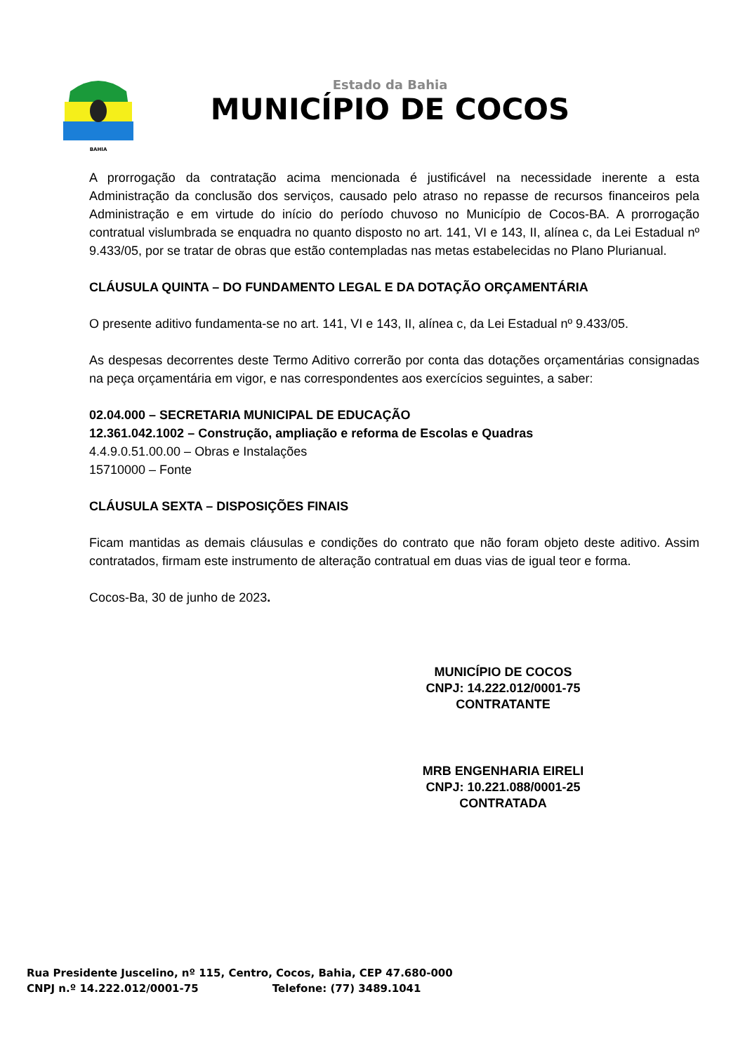BAHIA
Estado da Bahia
MUNICÍPIO DE COCOS
A prorrogação da contratação acima mencionada é justificável na necessidade inerente a esta Administração da conclusão dos serviços, causado pelo atraso no repasse de recursos financeiros pela Administração e em virtude do início do período chuvoso no Município de Cocos-BA. A prorrogação contratual vislumbrada se enquadra no quanto disposto no art. 141, VI e 143, II, alínea c, da Lei Estadual nº 9.433/05, por se tratar de obras que estão contempladas nas metas estabelecidas no Plano Plurianual.
CLÁUSULA QUINTA – DO FUNDAMENTO LEGAL E DA DOTAÇÃO ORÇAMENTÁRIA
O presente aditivo fundamenta-se no art. 141, VI e 143, II, alínea c, da Lei Estadual nº 9.433/05.
As despesas decorrentes deste Termo Aditivo correrão por conta das dotações orçamentárias consignadas na peça orçamentária em vigor, e nas correspondentes aos exercícios seguintes, a saber:
02.04.000 – SECRETARIA MUNICIPAL DE EDUCAÇÃO
12.361.042.1002 – Construção, ampliação e reforma de Escolas e Quadras
4.4.9.0.51.00.00 – Obras e Instalações
15710000 – Fonte
CLÁUSULA SEXTA – DISPOSIÇÕES FINAIS
Ficam mantidas as demais cláusulas e condições do contrato que não foram objeto deste aditivo. Assim contratados, firmam este instrumento de alteração contratual em duas vias de igual teor e forma.
Cocos-Ba, 30 de junho de 2023.
MUNICÍPIO DE COCOS
CNPJ: 14.222.012/0001-75
CONTRATANTE
MRB ENGENHARIA EIRELI
CNPJ: 10.221.088/0001-25
CONTRATADA
Rua Presidente Juscelino, nº 115, Centro, Cocos, Bahia, CEP 47.680-000
CNPJ n.º 14.222.012/0001-75 Telefone: (77) 3489.1041